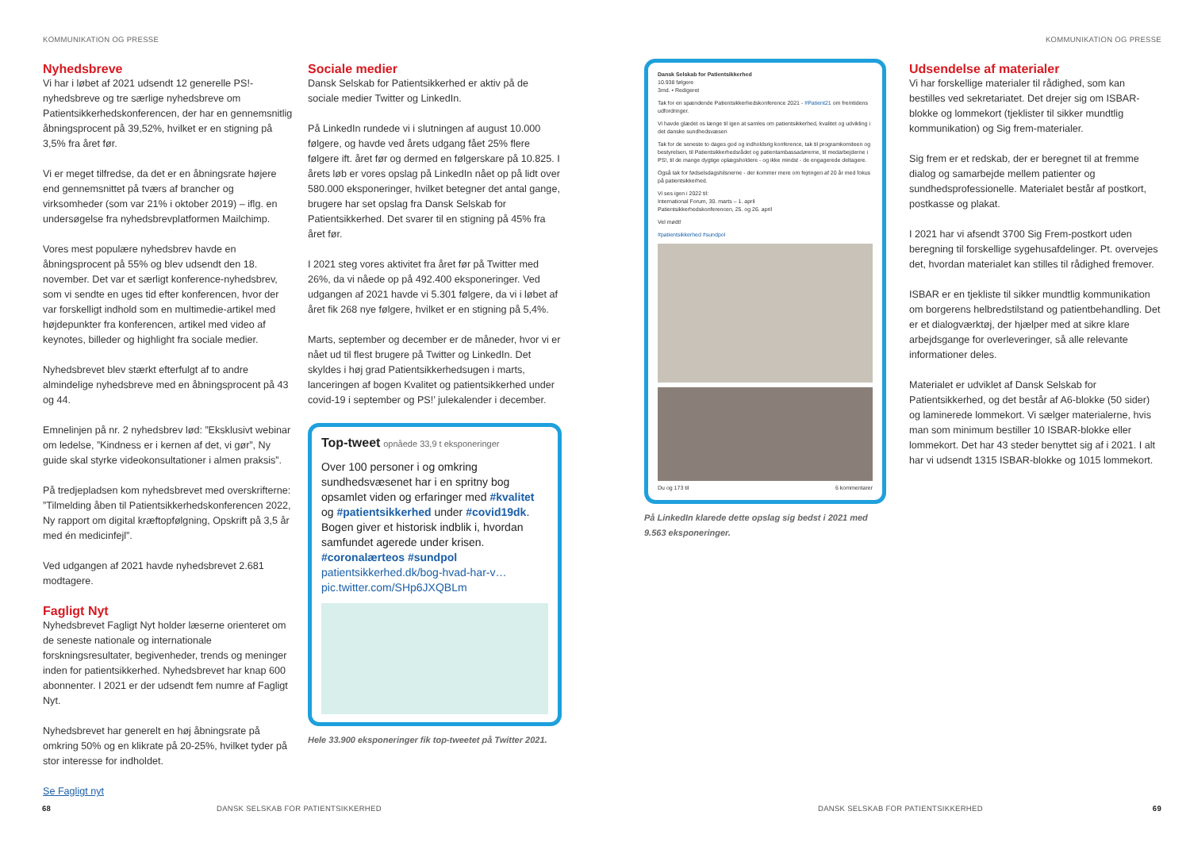KOMMUNIKATION OG PRESSE KOMMUNIKATION OG PRESSE
Nyhedsbreve
Vi har i løbet af 2021 udsendt 12 generelle PS!-nyhedsbreve og tre særlige nyhedsbreve om Patientsikkerhedskonferencen, der har en gennemsnitlig åbningsprocent på 39,52%, hvilket er en stigning på 3,5% fra året før.
Vi er meget tilfredse, da det er en åbningsrate højere end gennemsnittet på tværs af brancher og virksomheder (som var 21% i oktober 2019) – iflg. en undersøgelse fra nyhedsbrevplatformen Mailchimp.
Vores mest populære nyhedsbrev havde en åbningsprocent på 55% og blev udsendt den 18. november. Det var et særligt konference-nyhedsbrev, som vi sendte en uges tid efter konferencen, hvor der var forskelligt indhold som en multimedie-artikel med højdepunkter fra konferencen, artikel med video af keynotes, billeder og highlight fra sociale medier.
Nyhedsbrevet blev stærkt efterfulgt af to andre almindelige nyhedsbreve med en åbningsprocent på 43 og 44.
Emnelinjen på nr. 2 nyhedsbrev lød: ”Eksklusivt webinar om ledelse, ”Kindness er i kernen af det, vi gør”, Ny guide skal styrke videokonsultationer i almen praksis”.
På tredjepladsen kom nyhedsbrevet med overskrifterne: ”Tilmelding åben til Patientsikkerhedskonferencen 2022, Ny rapport om digital kræftopfølgning, Opskrift på 3,5 år med én medicinfejl”.
Ved udgangen af 2021 havde nyhedsbrevet 2.681 modtagere.
Fagligt Nyt
Nyhedsbrevet Fagligt Nyt holder læserne orienteret om de seneste nationale og internationale forskningsresultater, begivenheder, trends og meninger inden for patientsikkerhed. Nyhedsbrevet har knap 600 abonnenter. I 2021 er der udsendt fem numre af Fagligt Nyt.
Nyhedsbrevet har generelt en høj åbningsrate på omkring 50% og en klikrate på 20-25%, hvilket tyder på stor interesse for indholdet.
Se Fagligt nyt
Sociale medier
Dansk Selskab for Patientsikkerhed er aktiv på de sociale medier Twitter og LinkedIn.
På LinkedIn rundede vi i slutningen af august 10.000 følgere, og havde ved årets udgang fået 25% flere følgere ift. året før og dermed en følgerskare på 10.825. I årets løb er vores opslag på LinkedIn nået op på lidt over 580.000 eksponeringer, hvilket betegner det antal gange, brugere har set opslag fra Dansk Selskab for Patientsikkerhed. Det svarer til en stigning på 45% fra året før.
I 2021 steg vores aktivitet fra året før på Twitter med 26%, da vi nåede op på 492.400 eksponeringer. Ved udgangen af 2021 havde vi 5.301 følgere, da vi i løbet af året fik 268 nye følgere, hvilket er en stigning på 5,4%.
Marts, september og december er de måneder, hvor vi er nået ud til flest brugere på Twitter og LinkedIn. Det skyldes i høj grad Patientsikkerhedsugen i marts, lanceringen af bogen Kvalitet og patientsikkerhed under covid-19 i september og PS!’ julekalender i december.
Top-tweet opnåede 33,9 t eksponeringer
Over 100 personer i og omkring sundhedsvæsenet har i en spritny bog opsamlet viden og erfaringer med #kvalitet og #patientsikkerhed under #covid19dk. Bogen giver et historisk indblik i, hvordan samfundet agerede under krisen. #coronalærteos #sundpol patientsikkerhed.dk/bog-hvad-har-v… pic.twitter.com/SHp6JXQBLm
Hele 33.900 eksponeringer fik top-tweetet på Twitter 2021.
Dansk Selskab for Patientsikkerhed
10.938 følgere
3md. • Redigeret
Tak for en spændende Patientsikkerhedskonference 2021 - #Patient21 om fremtidens udfordringer.
Vi havde glædet os længe til igen at samles om patientsikkerhed, kvalitet og udvikling i det danske sundhedsvæsen
Tak for de seneste to dages god og indholdsrig konference, tak til programkomiteen og bestyrelsen, til Patientsikkerhedsrådet og patientambassadørerne, til medarbejderne i PS!, til de mange dygtige oplægsholdere - og ikke mindst - de engagerede deltagere.
Også tak for fødselsdagshilsnerne - der kommer mere om fejringen af 20 år med fokus på patientsikkerhed.
Vi ses igen i 2022 til:
International Forum, 30. marts – 1. april
Patientsikkerhedskonferencen, 25. og 26. april
Vel mødt!
#patientsikkerhed #sundpol
Du og 173 til 6 kommentarer
På LinkedIn klarede dette opslag sig bedst i 2021 med 9.563 eksponeringer.
Udsendelse af materialer
Vi har forskellige materialer til rådighed, som kan bestilles ved sekretariatet. Det drejer sig om ISBAR-blokke og lommekort (tjeklister til sikker mundtlig kommunikation) og Sig frem-materialer.
Sig frem er et redskab, der er beregnet til at fremme dialog og samarbejde mellem patienter og sundhedsprofessionelle. Materialet består af postkort, postkasse og plakat.
I 2021 har vi afsendt 3700 Sig Frem-postkort uden beregning til forskellige sygehusafdelinger. Pt. overvejes det, hvordan materialet kan stilles til rådighed fremover.
ISBAR er en tjekliste til sikker mundtlig kommunikation om borgerens helbredstilstand og patientbehandling. Det er et dialogværktøj, der hjælper med at sikre klare arbejdsgange for overleveringer, så alle relevante informationer deles.
Materialet er udviklet af Dansk Selskab for Patientsikkerhed, og det består af A6-blokke (50 sider) og laminerede lommekort. Vi sælger materialerne, hvis man som minimum bestiller 10 ISBAR-blokke eller lommekort. Det har 43 steder benyttet sig af i 2021. I alt har vi udsendt 1315 ISBAR-blokke og 1015 lommekort.
68
DANSK SELSKAB FOR PATIENTSIKKERHED
DANSK SELSKAB FOR PATIENTSIKKERHED
69